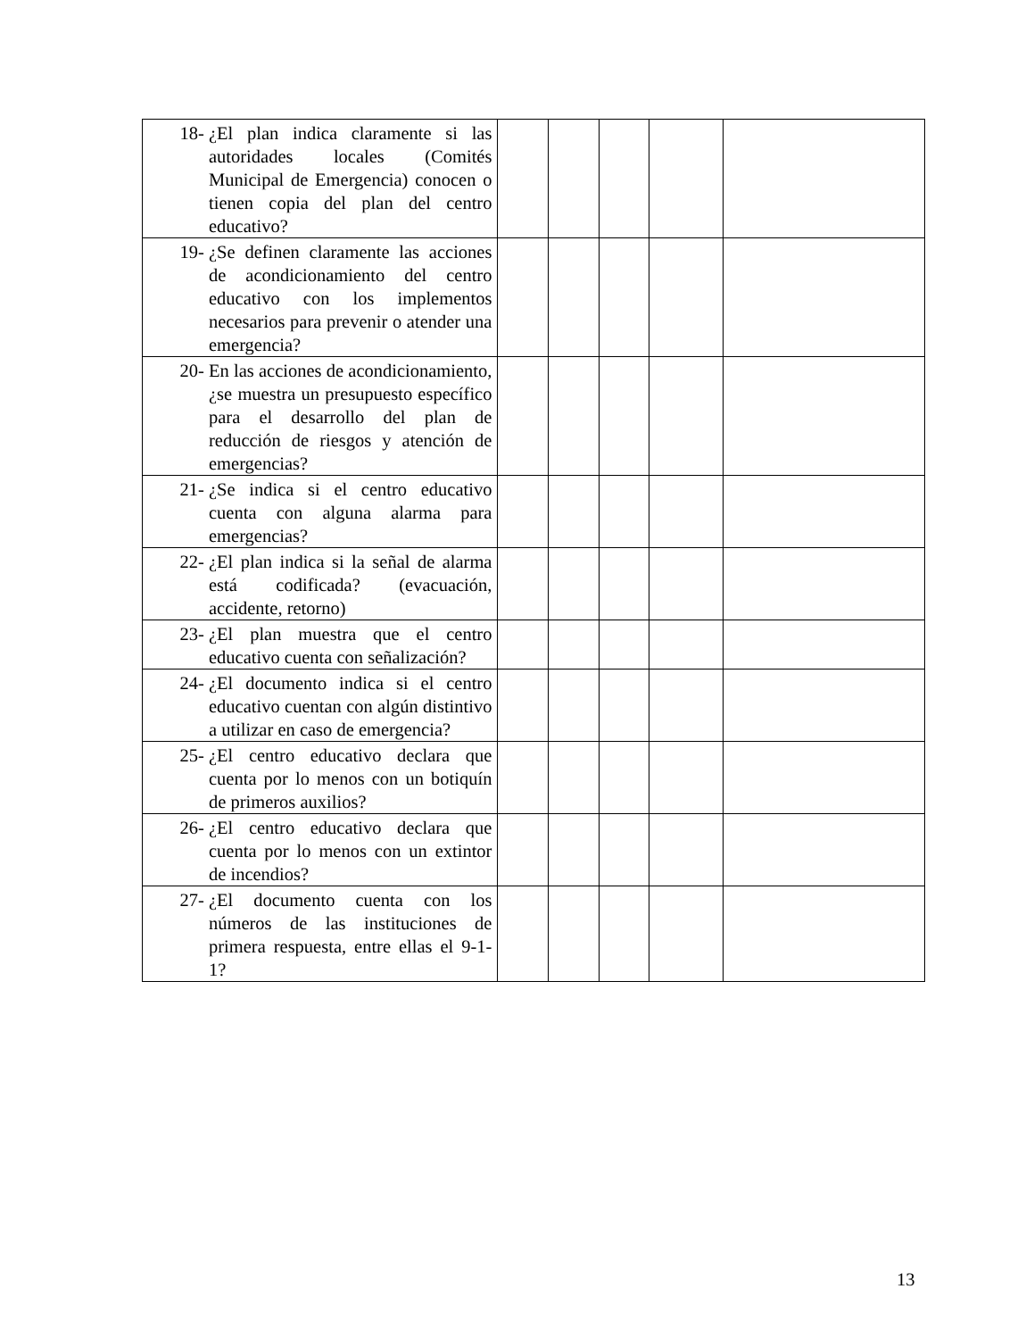| 18- ¿El plan indica claramente si las autoridades locales (Comités Municipal de Emergencia) conocen o tienen copia del plan del centro educativo? | | | | | |
| 19- ¿Se definen claramente las acciones de acondicionamiento del centro educativo con los implementos necesarios para prevenir o atender una emergencia? | | | | | |
| 20- En las acciones de acondicionamiento, ¿se muestra un presupuesto específico para el desarrollo del plan de reducción de riesgos y atención de emergencias? | | | | | |
| 21- ¿Se indica si el centro educativo cuenta con alguna alarma para emergencias? | | | | | |
| 22- ¿El plan indica si la señal de alarma está codificada? (evacuación, accidente, retorno) | | | | | |
| 23- ¿El plan muestra que el centro educativo cuenta con señalización? | | | | | |
| 24- ¿El documento indica si el centro educativo cuentan con algún distintivo a utilizar en caso de emergencia? | | | | | |
| 25- ¿El centro educativo declara que cuenta por lo menos con un botiquín de primeros auxilios? | | | | | |
| 26- ¿El centro educativo declara que cuenta por lo menos con un extintor de incendios? | | | | | |
| 27- ¿El documento cuenta con los números de las instituciones de primera respuesta, entre ellas el 9-1-1? | | | | | |
13